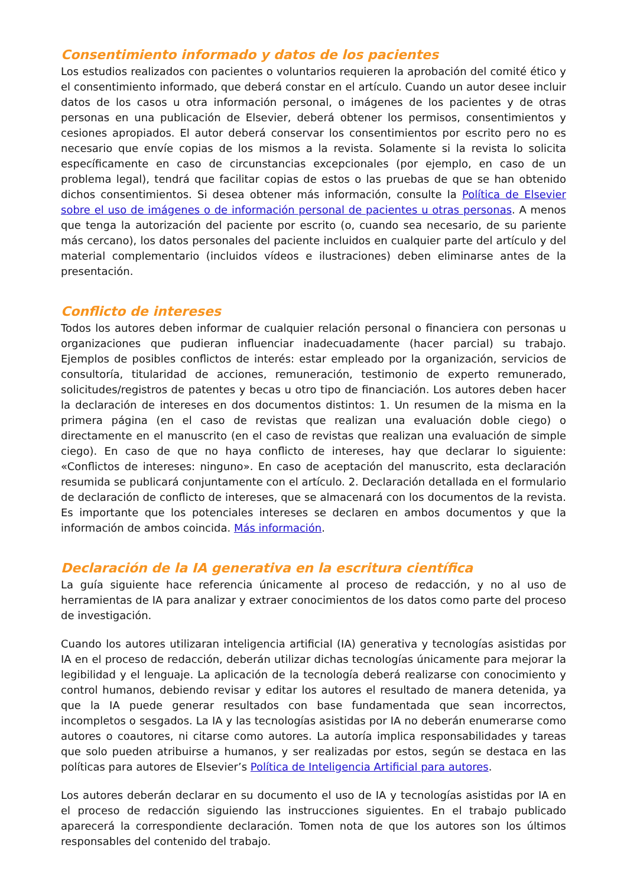Consentimiento informado y datos de los pacientes
Los estudios realizados con pacientes o voluntarios requieren la aprobación del comité ético y el consentimiento informado, que deberá constar en el artículo. Cuando un autor desee incluir datos de los casos u otra información personal, o imágenes de los pacientes y de otras personas en una publicación de Elsevier, deberá obtener los permisos, consentimientos y cesiones apropiados. El autor deberá conservar los consentimientos por escrito pero no es necesario que envíe copias de los mismos a la revista. Solamente si la revista lo solicita específicamente en caso de circunstancias excepcionales (por ejemplo, en caso de un problema legal), tendrá que facilitar copias de estos o las pruebas de que se han obtenido dichos consentimientos. Si desea obtener más información, consulte la Política de Elsevier sobre el uso de imágenes o de información personal de pacientes u otras personas. A menos que tenga la autorización del paciente por escrito (o, cuando sea necesario, de su pariente más cercano), los datos personales del paciente incluidos en cualquier parte del artículo y del material complementario (incluidos vídeos e ilustraciones) deben eliminarse antes de la presentación.
Conflicto de intereses
Todos los autores deben informar de cualquier relación personal o financiera con personas u organizaciones que pudieran influenciar inadecuadamente (hacer parcial) su trabajo. Ejemplos de posibles conflictos de interés: estar empleado por la organización, servicios de consultoría, titularidad de acciones, remuneración, testimonio de experto remunerado, solicitudes/registros de patentes y becas u otro tipo de financiación. Los autores deben hacer la declaración de intereses en dos documentos distintos: 1. Un resumen de la misma en la primera página (en el caso de revistas que realizan una evaluación doble ciego) o directamente en el manuscrito (en el caso de revistas que realizan una evaluación de simple ciego). En caso de que no haya conflicto de intereses, hay que declarar lo siguiente: «Conflictos de intereses: ninguno». En caso de aceptación del manuscrito, esta declaración resumida se publicará conjuntamente con el artículo. 2. Declaración detallada en el formulario de declaración de conflicto de intereses, que se almacenará con los documentos de la revista. Es importante que los potenciales intereses se declaren en ambos documentos y que la información de ambos coincida. Más información.
Declaración de la IA generativa en la escritura científica
La guía siguiente hace referencia únicamente al proceso de redacción, y no al uso de herramientas de IA para analizar y extraer conocimientos de los datos como parte del proceso de investigación.
Cuando los autores utilizaran inteligencia artificial (IA) generativa y tecnologías asistidas por IA en el proceso de redacción, deberán utilizar dichas tecnologías únicamente para mejorar la legibilidad y el lenguaje. La aplicación de la tecnología deberá realizarse con conocimiento y control humanos, debiendo revisar y editar los autores el resultado de manera detenida, ya que la IA puede generar resultados con base fundamentada que sean incorrectos, incompletos o sesgados. La IA y las tecnologías asistidas por IA no deberán enumerarse como autores o coautores, ni citarse como autores. La autoría implica responsabilidades y tareas que solo pueden atribuirse a humanos, y ser realizadas por estos, según se destaca en las políticas para autores de Elsevier’s Política de Inteligencia Artificial para autores.
Los autores deberán declarar en su documento el uso de IA y tecnologías asistidas por IA en el proceso de redacción siguiendo las instrucciones siguientes. En el trabajo publicado aparecerá la correspondiente declaración. Tomen nota de que los autores son los últimos responsables del contenido del trabajo.